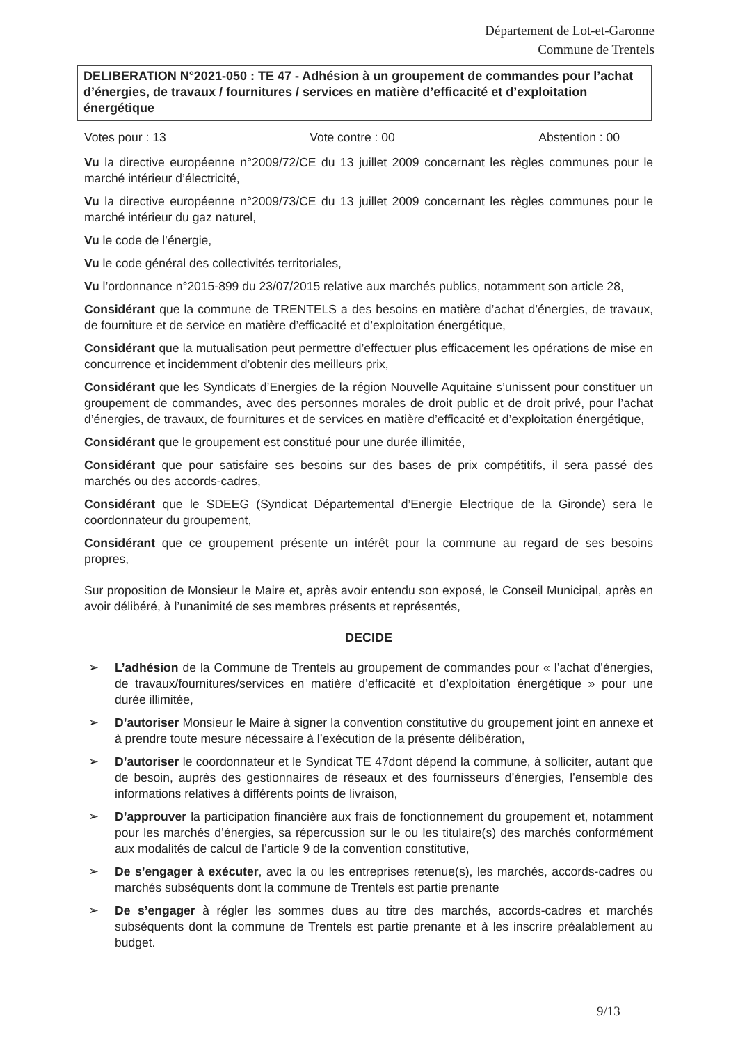Département de Lot-et-Garonne
Commune de Trentels
DELIBERATION N°2021-050 : TE 47 - Adhésion à un groupement de commandes pour l’achat d’énergies, de travaux / fournitures / services en matière d’efficacité et d’exploitation énergétique
Votes pour : 13 Vote contre : 00 Abstention : 00
Vu la directive européenne n°2009/72/CE du 13 juillet 2009 concernant les règles communes pour le marché intérieur d’électricité,
Vu la directive européenne n°2009/73/CE du 13 juillet 2009 concernant les règles communes pour le marché intérieur du gaz naturel,
Vu le code de l’énergie,
Vu le code général des collectivités territoriales,
Vu l’ordonnance n°2015-899 du 23/07/2015 relative aux marchés publics, notamment son article 28,
Considérant que la commune de TRENTELS a des besoins en matière d’achat d’énergies, de travaux, de fourniture et de service en matière d’efficacité et d’exploitation énergétique,
Considérant que la mutualisation peut permettre d’effectuer plus efficacement les opérations de mise en concurrence et incidemment d’obtenir des meilleurs prix,
Considérant que les Syndicats d’Energies de la région Nouvelle Aquitaine s’unissent pour constituer un groupement de commandes, avec des personnes morales de droit public et de droit privé, pour l’achat d’énergies, de travaux, de fournitures et de services en matière d’efficacité et d’exploitation énergétique,
Considérant que le groupement est constitué pour une durée illimitée,
Considérant que pour satisfaire ses besoins sur des bases de prix compétitifs, il sera passé des marchés ou des accords-cadres,
Considérant que le SDEEG (Syndicat Départemental d’Energie Electrique de la Gironde) sera le coordonnateur du groupement,
Considérant que ce groupement présente un intérêt pour la commune au regard de ses besoins propres,
Sur proposition de Monsieur le Maire et, après avoir entendu son exposé, le Conseil Municipal, après en avoir délibéré, à l’unanimité de ses membres présents et représentés,
DECIDE
➢ L’adhésion de la Commune de Trentels au groupement de commandes pour « l’achat d’énergies, de travaux/fournitures/services en matière d’efficacité et d’exploitation énergétique » pour une durée illimitée,
➢ D’autoriser Monsieur le Maire à signer la convention constitutive du groupement joint en annexe et à prendre toute mesure nécessaire à l’exécution de la présente délibération,
➢ D’autoriser le coordonnateur et le Syndicat TE 47dont dépend la commune, à solliciter, autant que de besoin, auprès des gestionnaires de réseaux et des fournisseurs d’énergies, l’ensemble des informations relatives à différents points de livraison,
➢ D’approuver la participation financière aux frais de fonctionnement du groupement et, notamment pour les marchés d’énergies, sa répercussion sur le ou les titulaire(s) des marchés conformément aux modalités de calcul de l’article 9 de la convention constitutive,
➢ De s’engager à exécuter, avec la ou les entreprises retenue(s), les marchés, accords-cadres ou marchés subséquents dont la commune de Trentels est partie prenante
➢ De s’engager à régler les sommes dues au titre des marchés, accords-cadres et marchés subséquents dont la commune de Trentels est partie prenante et à les inscrire préalablement au budget.
9/13